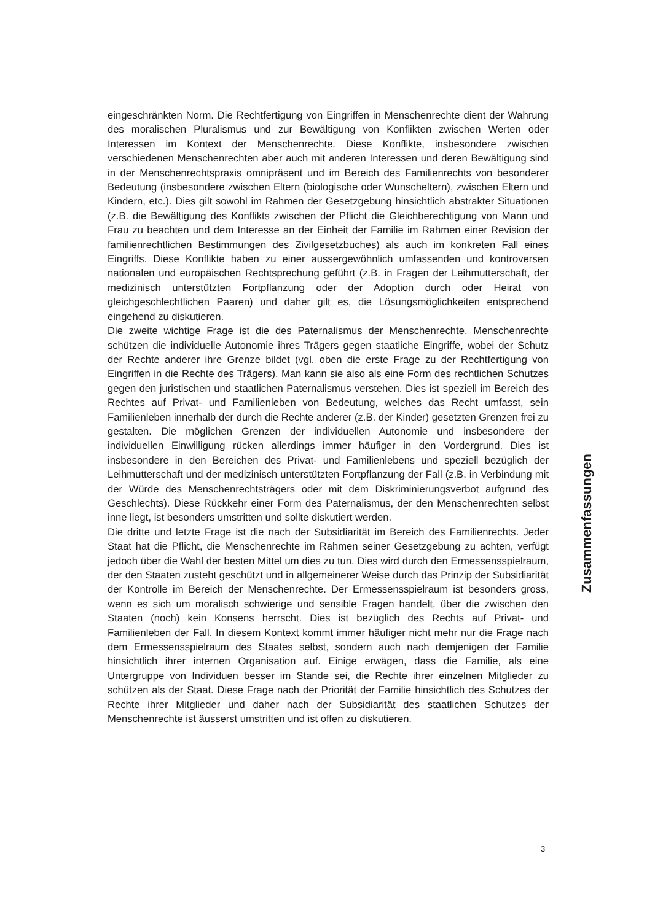eingeschränkten Norm. Die Rechtfertigung von Eingriffen in Menschenrechte dient der Wahrung des moralischen Pluralismus und zur Bewältigung von Konflikten zwischen Werten oder Interessen im Kontext der Menschenrechte. Diese Konflikte, insbesondere zwischen verschiedenen Menschenrechten aber auch mit anderen Interessen und deren Bewältigung sind in der Menschenrechtspraxis omnipräsent und im Bereich des Familienrechts von besonderer Bedeutung (insbesondere zwischen Eltern (biologische oder Wunscheltern), zwischen Eltern und Kindern, etc.). Dies gilt sowohl im Rahmen der Gesetzgebung hinsichtlich abstrakter Situationen (z.B. die Bewältigung des Konflikts zwischen der Pflicht die Gleichberechtigung von Mann und Frau zu beachten und dem Interesse an der Einheit der Familie im Rahmen einer Revision der familienrechtlichen Bestimmungen des Zivilgesetzbuches) als auch im konkreten Fall eines Eingriffs. Diese Konflikte haben zu einer aussergewöhnlich umfassenden und kontroversen nationalen und europäischen Rechtsprechung geführt (z.B. in Fragen der Leihmutterschaft, der medizinisch unterstützten Fortpflanzung oder der Adoption durch oder Heirat von gleichgeschlechtlichen Paaren) und daher gilt es, die Lösungsmöglichkeiten entsprechend eingehend zu diskutieren.
Die zweite wichtige Frage ist die des Paternalismus der Menschenrechte. Menschenrechte schützen die individuelle Autonomie ihres Trägers gegen staatliche Eingriffe, wobei der Schutz der Rechte anderer ihre Grenze bildet (vgl. oben die erste Frage zu der Rechtfertigung von Eingriffen in die Rechte des Trägers). Man kann sie also als eine Form des rechtlichen Schutzes gegen den juristischen und staatlichen Paternalismus verstehen. Dies ist speziell im Bereich des Rechtes auf Privat- und Familienleben von Bedeutung, welches das Recht umfasst, sein Familienleben innerhalb der durch die Rechte anderer (z.B. der Kinder) gesetzten Grenzen frei zu gestalten. Die möglichen Grenzen der individuellen Autonomie und insbesondere der individuellen Einwilligung rücken allerdings immer häufiger in den Vordergrund. Dies ist insbesondere in den Bereichen des Privat- und Familienlebens und speziell bezüglich der Leihmutterschaft und der medizinisch unterstützten Fortpflanzung der Fall (z.B. in Verbindung mit der Würde des Menschenrechtsträgers oder mit dem Diskriminierungsverbot aufgrund des Geschlechts). Diese Rückkehr einer Form des Paternalismus, der den Menschenrechten selbst inne liegt, ist besonders umstritten und sollte diskutiert werden.
Die dritte und letzte Frage ist die nach der Subsidiarität im Bereich des Familienrechts. Jeder Staat hat die Pflicht, die Menschenrechte im Rahmen seiner Gesetzgebung zu achten, verfügt jedoch über die Wahl der besten Mittel um dies zu tun. Dies wird durch den Ermessensspielraum, der den Staaten zusteht geschützt und in allgemeinerer Weise durch das Prinzip der Subsidiarität der Kontrolle im Bereich der Menschenrechte. Der Ermessensspielraum ist besonders gross, wenn es sich um moralisch schwierige und sensible Fragen handelt, über die zwischen den Staaten (noch) kein Konsens herrscht. Dies ist bezüglich des Rechts auf Privat- und Familienleben der Fall. In diesem Kontext kommt immer häufiger nicht mehr nur die Frage nach dem Ermessensspielraum des Staates selbst, sondern auch nach demjenigen der Familie hinsichtlich ihrer internen Organisation auf. Einige erwägen, dass die Familie, als eine Untergruppe von Individuen besser im Stande sei, die Rechte ihrer einzelnen Mitglieder zu schützen als der Staat. Diese Frage nach der Priorität der Familie hinsichtlich des Schutzes der Rechte ihrer Mitglieder und daher nach der Subsidiarität des staatlichen Schutzes der Menschenrechte ist äusserst umstritten und ist offen zu diskutieren.
Zusammenfassungen
3